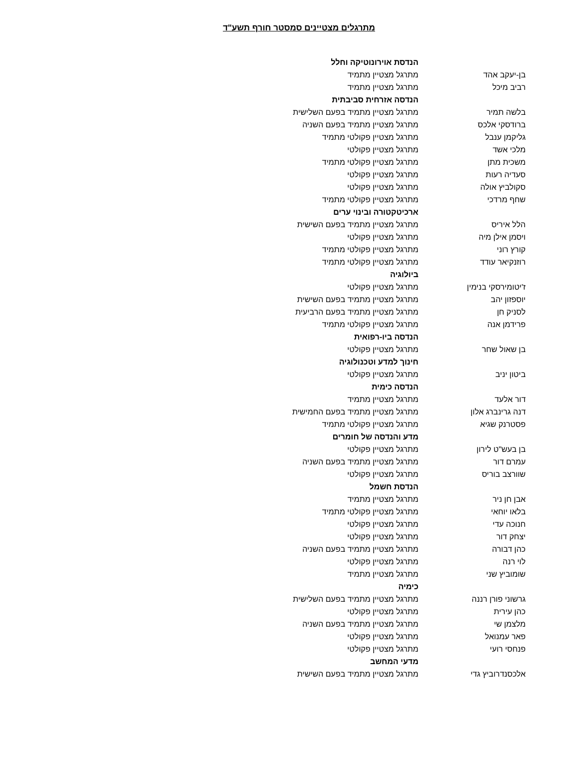מתרגלים מצטיינים סמסטר חורף תשע"ד
| | הנדסת אוירונוטיקה וחלל |
| בן-יעקב אהד | מתרגל מצטיין מתמיד |
| רביב מיכל | מתרגל מצטיין מתמיד |
| | הנדסה אזרחית סביבתית |
| בלשה תמיר | מתרגל מצטיין מתמיד בפעם השלישית |
| ברודסקי אלכס | מתרגל מצטיין מתמיד בפעם השניה |
| גליקמן ענבל | מתרגל מצטיין פקולטי מתמיד |
| מלכי אשד | מתרגל מצטיין פקולטי |
| משכית מתן | מתרגל מצטיין פקולטי מתמיד |
| סעדיה רעות | מתרגל מצטיין פקולטי |
| סקולביץ אולה | מתרגל מצטיין פקולטי |
| שחף מרדכי | מתרגל מצטיין פקולטי מתמיד |
| | ארכיטקטורה ובינוי ערים |
| הלל איריס | מתרגל מצטיין מתמיד בפעם השישית |
| ויסמן אילן מיה | מתרגל מצטיין פקולטי |
| קורץ רוני | מתרגל מצטיין פקולטי מתמיד |
| רוזנקיאר עודד | מתרגל מצטיין פקולטי מתמיד |
| | ביולוגיה |
| ז'יטומירסקי בנימין | מתרגל מצטיין פקולטי |
| יוספזון יהב | מתרגל מצטיין מתמיד בפעם השישית |
| לסניק חן | מתרגל מצטיין מתמיד בפעם הרביעית |
| פרידמן אנה | מתרגל מצטיין פקולטי מתמיד |
| | הנדסה ביו-רפואית |
| בן שאול שחר | מתרגל מצטיין פקולטי |
| | חינוך למדע וטכנולוגיה |
| ביטון יניב | מתרגל מצטיין פקולטי |
| | הנדסה כימית |
| דור אלעד | מתרגל מצטיין מתמיד |
| דנה גרינברג אלון | מתרגל מצטיין מתמיד בפעם החמישית |
| פסטרנק שגיא | מתרגל מצטיין פקולטי מתמיד |
| | מדע והנדסה של חומרים |
| בן בעש"ט לירון | מתרגל מצטיין פקולטי |
| עמרם דור | מתרגל מצטיין מתמיד בפעם השניה |
| שוורצב בוריס | מתרגל מצטיין פקולטי |
| | הנדסת חשמל |
| אבן חן ניר | מתרגל מצטיין מתמיד |
| בלאו יוחאי | מתרגל מצטיין פקולטי מתמיד |
| חנוכה עדי | מתרגל מצטיין פקולטי |
| יצחק דור | מתרגל מצטיין פקולטי |
| כהן דבורה | מתרגל מצטיין מתמיד בפעם השניה |
| לוי רנה | מתרגל מצטיין פקולטי |
| שומוביץ שני | מתרגל מצטיין מתמיד |
| | כימיה |
| גרשוני פורן רננה | מתרגל מצטיין מתמיד בפעם השלישית |
| כהן עירית | מתרגל מצטיין פקולטי |
| מלצמן שי | מתרגל מצטיין מתמיד בפעם השניה |
| פאר עמנואל | מתרגל מצטיין פקולטי |
| פנחסי רועי | מתרגל מצטיין פקולטי |
| | מדעי המחשב |
| אלכסנדרוביץ גדי | מתרגל מצטיין מתמיד בפעם השישית |